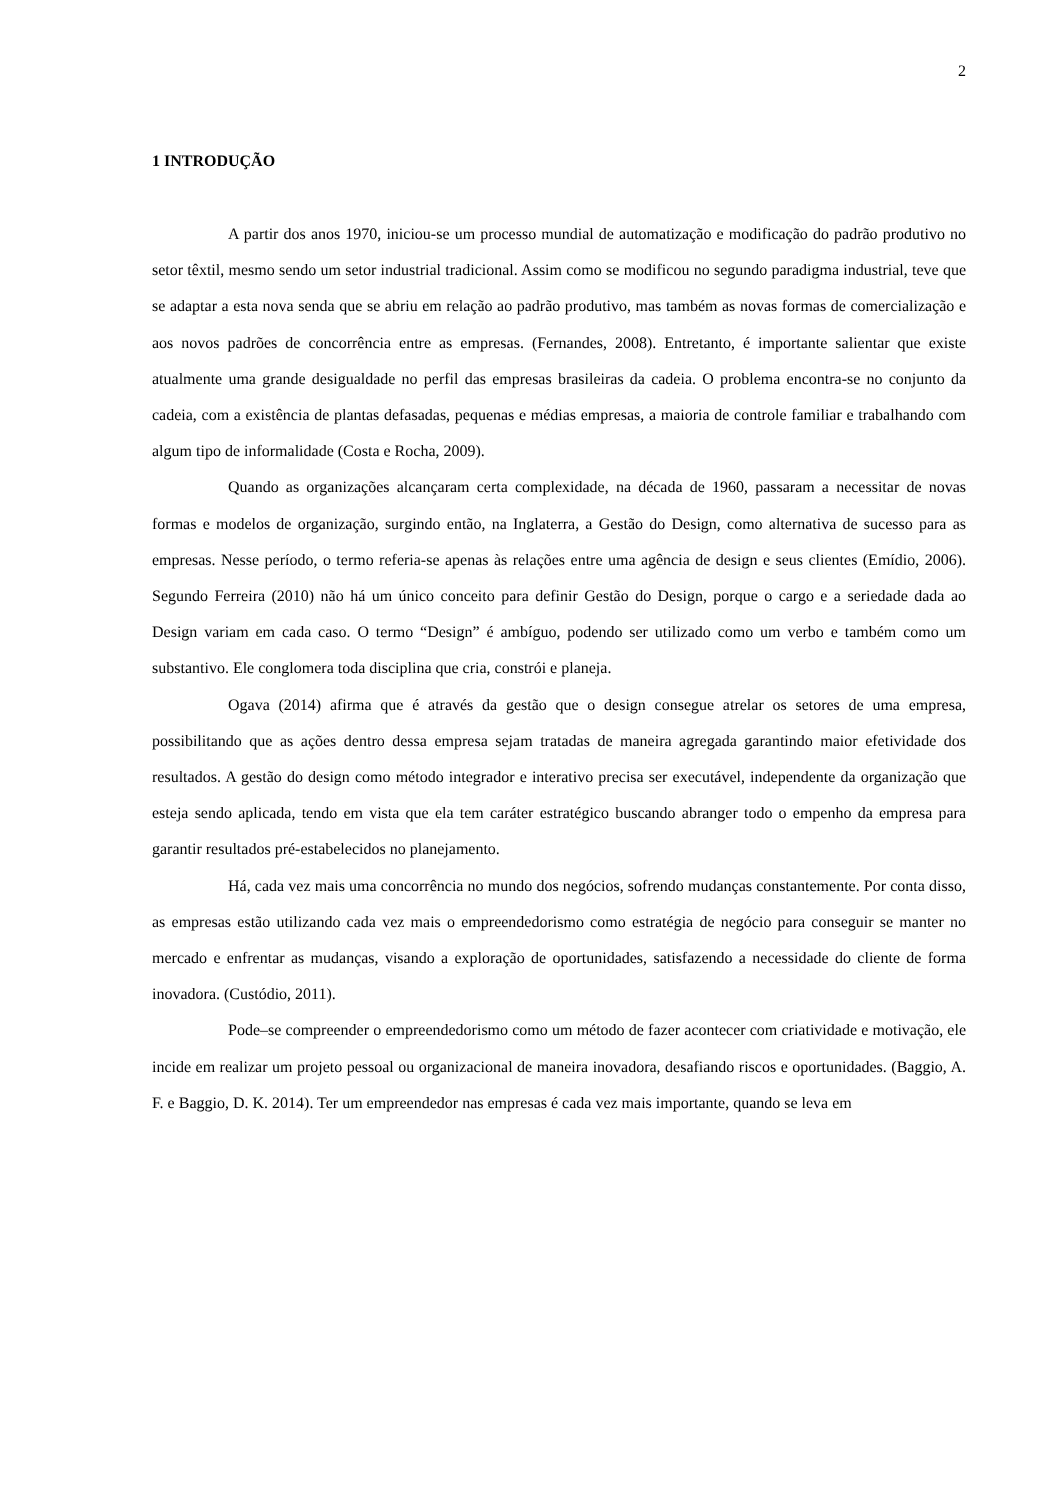2
1 INTRODUÇÃO
A partir dos anos 1970, iniciou-se um processo mundial de automatização e modificação do padrão produtivo no setor têxtil, mesmo sendo um setor industrial tradicional. Assim como se modificou no segundo paradigma industrial, teve que se adaptar a esta nova senda que se abriu em relação ao padrão produtivo, mas também as novas formas de comercialização e aos novos padrões de concorrência entre as empresas. (Fernandes, 2008). Entretanto, é importante salientar que existe atualmente uma grande desigualdade no perfil das empresas brasileiras da cadeia. O problema encontra-se no conjunto da cadeia, com a existência de plantas defasadas, pequenas e médias empresas, a maioria de controle familiar e trabalhando com algum tipo de informalidade (Costa e Rocha, 2009).
Quando as organizações alcançaram certa complexidade, na década de 1960, passaram a necessitar de novas formas e modelos de organização, surgindo então, na Inglaterra, a Gestão do Design, como alternativa de sucesso para as empresas. Nesse período, o termo referia-se apenas às relações entre uma agência de design e seus clientes (Emídio, 2006). Segundo Ferreira (2010) não há um único conceito para definir Gestão do Design, porque o cargo e a seriedade dada ao Design variam em cada caso. O termo “Design” é ambíguo, podendo ser utilizado como um verbo e também como um substantivo. Ele conglomera toda disciplina que cria, constrói e planeja.
Ogava (2014) afirma que é através da gestão que o design consegue atrelar os setores de uma empresa, possibilitando que as ações dentro dessa empresa sejam tratadas de maneira agregada garantindo maior efetividade dos resultados. A gestão do design como método integrador e interativo precisa ser executável, independente da organização que esteja sendo aplicada, tendo em vista que ela tem caráter estratégico buscando abranger todo o empenho da empresa para garantir resultados pré-estabelecidos no planejamento.
Há, cada vez mais uma concorrência no mundo dos negócios, sofrendo mudanças constantemente. Por conta disso, as empresas estão utilizando cada vez mais o empreendedorismo como estratégia de negócio para conseguir se manter no mercado e enfrentar as mudanças, visando a exploração de oportunidades, satisfazendo a necessidade do cliente de forma inovadora. (Custódio, 2011).
Pode–se compreender o empreendedorismo como um método de fazer acontecer com criatividade e motivação, ele incide em realizar um projeto pessoal ou organizacional de maneira inovadora, desafiando riscos e oportunidades. (Baggio, A. F. e Baggio, D. K. 2014). Ter um empreendedor nas empresas é cada vez mais importante, quando se leva em